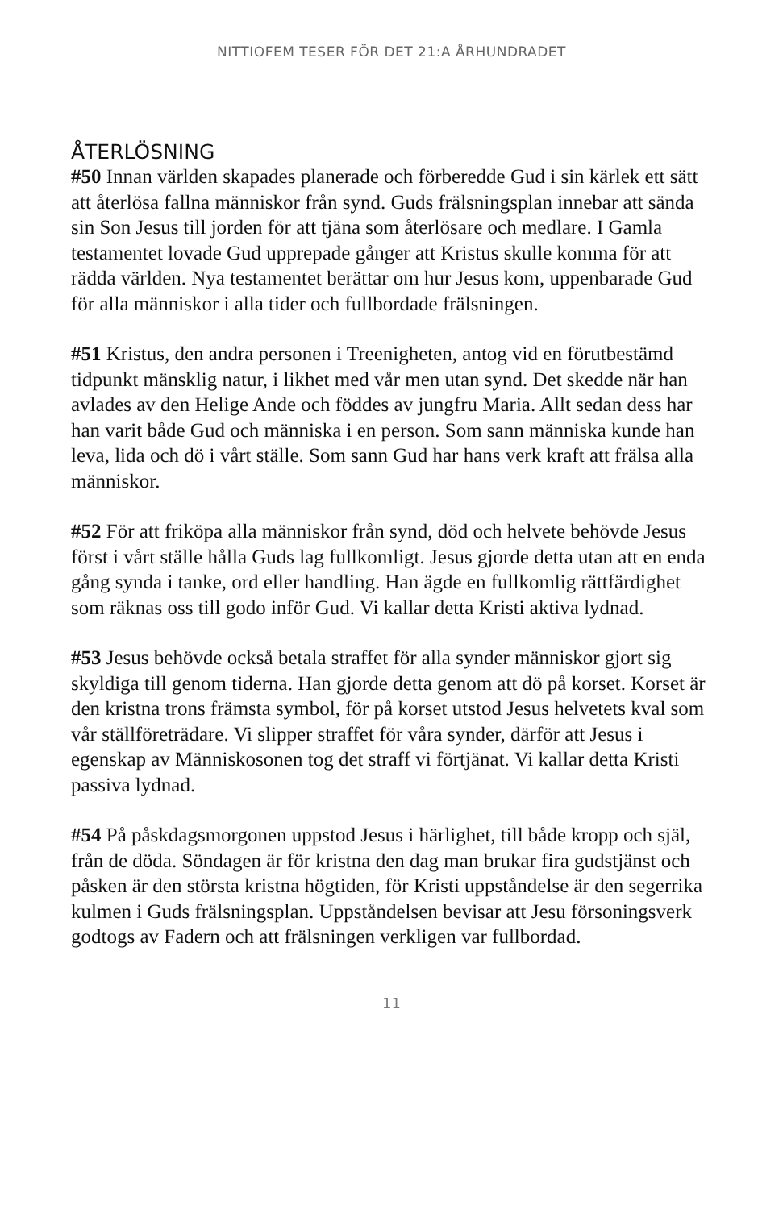NITTIOFEM TESER FÖR DET 21:A ÅRHUNDRADET
ÅTERLÖSNING
#50 Innan världen skapades planerade och förberedde Gud i sin kärlek ett sätt att återlösa fallna människor från synd. Guds frälsningsplan innebar att sända sin Son Jesus till jorden för att tjäna som återlösare och medlare. I Gamla testamentet lovade Gud upprepade gånger att Kristus skulle komma för att rädda världen. Nya testamentet berättar om hur Jesus kom, uppenbarade Gud för alla människor i alla tider och fullbordade frälsningen.
#51 Kristus, den andra personen i Treenigheten, antog vid en förutbestämd tidpunkt mänsklig natur, i likhet med vår men utan synd. Det skedde när han avlades av den Helige Ande och föddes av jungfru Maria. Allt sedan dess har han varit både Gud och människa i en person. Som sann människa kunde han leva, lida och dö i vårt ställe. Som sann Gud har hans verk kraft att frälsa alla människor.
#52 För att friköpa alla människor från synd, död och helvete behövde Jesus först i vårt ställe hålla Guds lag fullkomligt. Jesus gjorde detta utan att en enda gång synda i tanke, ord eller handling. Han ägde en fullkomlig rättfärdighet som räknas oss till godo inför Gud. Vi kallar detta Kristi aktiva lydnad.
#53 Jesus behövde också betala straffet för alla synder människor gjort sig skyldiga till genom tiderna. Han gjorde detta genom att dö på korset. Korset är den kristna trons främsta symbol, för på korset utstod Jesus helvetets kval som vår ställföreträdare. Vi slipper straffet för våra synder, därför att Jesus i egenskap av Människosonen tog det straff vi förtjänat. Vi kallar detta Kristi passiva lydnad.
#54 På påskdagsmorgonen uppstod Jesus i härlighet, till både kropp och själ, från de döda. Söndagen är för kristna den dag man brukar fira gudstjänst och påsken är den största kristna högtiden, för Kristi uppståndelse är den segerrika kulmen i Guds frälsningsplan. Uppståndelsen bevisar att Jesu försoningsverk godtogs av Fadern och att frälsningen verkligen var fullbordad.
11